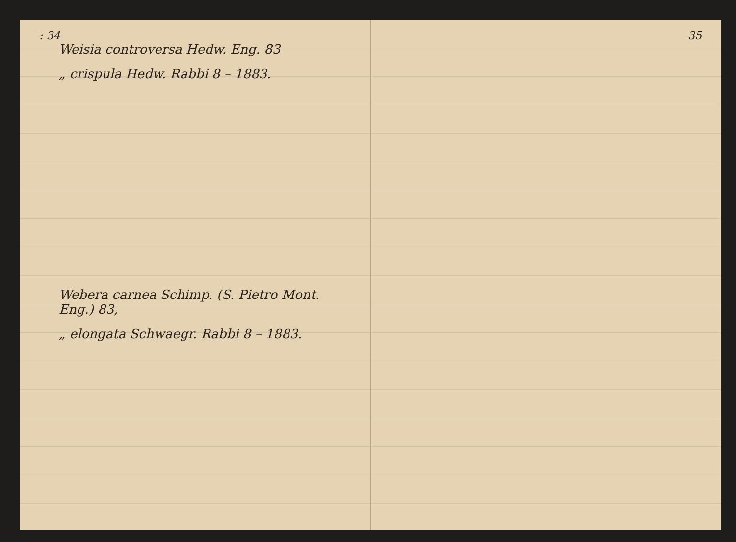: 34
Weisia controversa Hedw. Eng. 83
„ crispula Hedw. Rabbi 8 – 1883.
Webera carnea Schimp. (S. Pietro Mont. Eng.) 83,
„ elongata Schwaegr. Rabbi 8 – 1883.
35